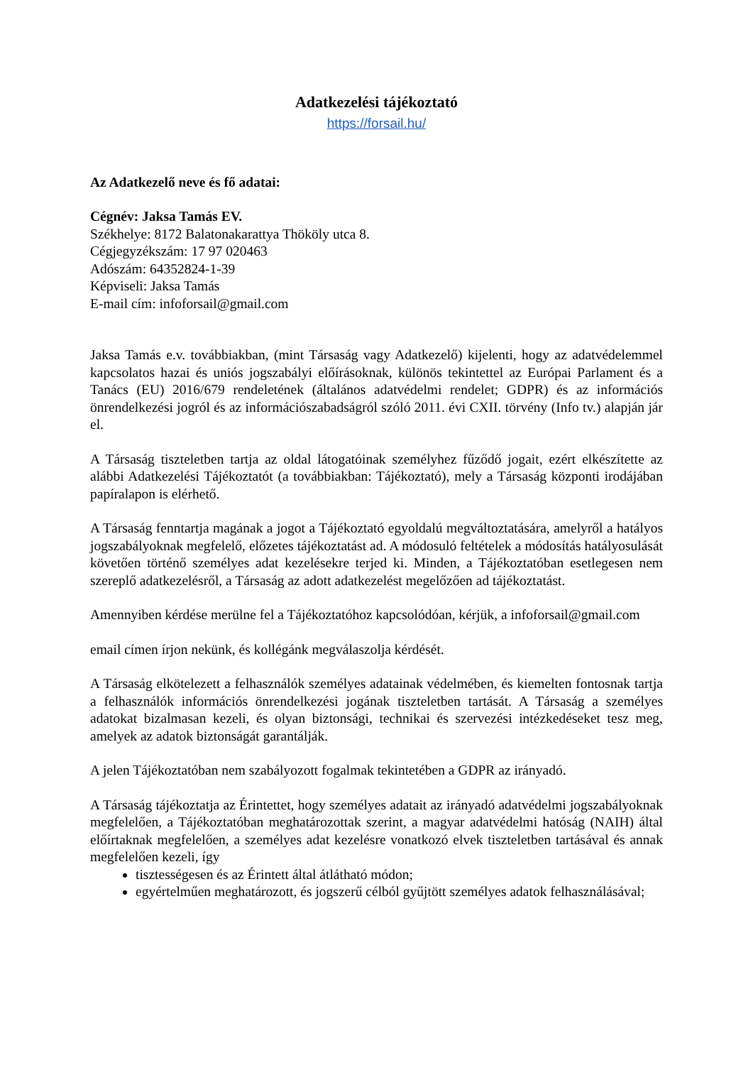Adatkezelési tájékoztató
https://forsail.hu/
Az Adatkezelő neve és fő adatai:
Cégnév: Jaksa Tamás EV.
Székhelye: 8172 Balatonakarattya Thököly utca 8.
Cégjegyzékszám: 17 97 020463
Adószám: 64352824-1-39
Képviseli: Jaksa Tamás
E-mail cím: infoforsail@gmail.com
Jaksa Tamás e.v. továbbiakban, (mint Társaság vagy Adatkezelő) kijelenti, hogy az adatvédelemmel kapcsolatos hazai és uniós jogszabályi előírásoknak, különös tekintettel az Európai Parlament és a Tanács (EU) 2016/679 rendeletének (általános adatvédelmi rendelet; GDPR) és az információs önrendelkezési jogról és az információszabadságról szóló 2011. évi CXII. törvény (Info tv.) alapján jár el.
A Társaság tiszteletben tartja az oldal látogatóinak személyhez fűződő jogait, ezért elkészítette az alábbi Adatkezelési Tájékoztatót (a továbbiakban: Tájékoztató), mely a Társaság központi irodájában papíralapon is elérhető.
A Társaság fenntartja magának a jogot a Tájékoztató egyoldalú megváltoztatására, amelyről a hatályos jogszabályoknak megfelelő, előzetes tájékoztatást ad. A módosuló feltételek a módosítás hatályosulását követően történő személyes adat kezelésekre terjed ki. Minden, a Tájékoztatóban esetlegesen nem szereplő adatkezelésről, a Társaság az adott adatkezelést megelőzően ad tájékoztatást.
Amennyiben kérdése merülne fel a Tájékoztatóhoz kapcsolódóan, kérjük, a infoforsail@gmail.com
email címen írjon nekünk, és kollégánk megválaszolja kérdését.
A Társaság elkötelezett a felhasználók személyes adatainak védelmében, és kiemelten fontosnak tartja a felhasználók információs önrendelkezési jogának tiszteletben tartását. A Társaság a személyes adatokat bizalmasan kezeli, és olyan biztonsági, technikai és szervezési intézkedéseket tesz meg, amelyek az adatok biztonságát garantálják.
A jelen Tájékoztatóban nem szabályozott fogalmak tekintetében a GDPR az irányadó.
A Társaság tájékoztatja az Érintettet, hogy személyes adatait az irányadó adatvédelmi jogszabályoknak megfelelően, a Tájékoztatóban meghatározottak szerint, a magyar adatvédelmi hatóság (NAIH) által előírtaknak megfelelően, a személyes adat kezelésre vonatkozó elvek tiszteletben tartásával és annak megfelelően kezeli, így
tisztességesen és az Érintett által átlátható módon;
egyértelműen meghatározott, és jogszerű célból gyűjtött személyes adatok felhasználásával;